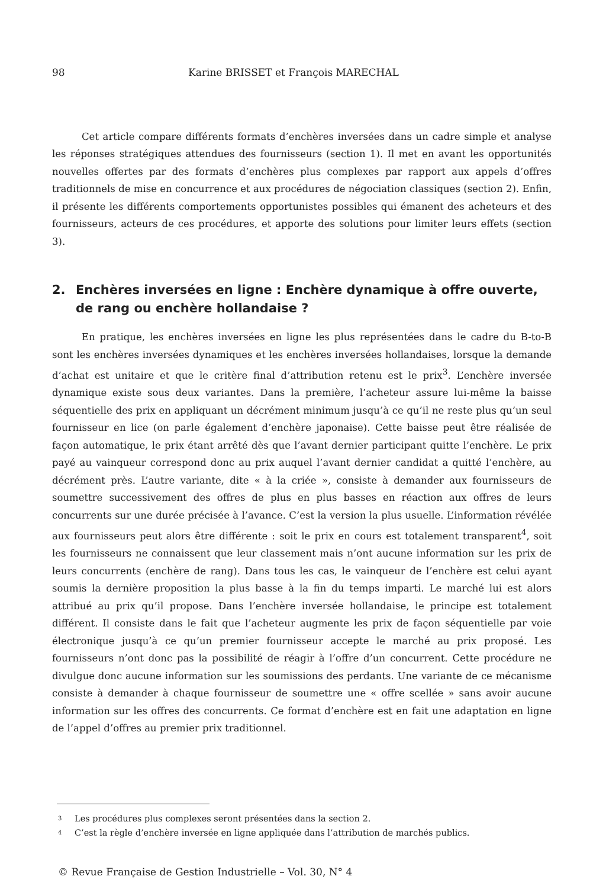98 Karine BRISSET et François MARECHAL
Cet article compare différents formats d’enchères inversées dans un cadre simple et analyse les réponses stratégiques attendues des fournisseurs (section 1). Il met en avant les opportunités nouvelles offertes par des formats d’enchères plus complexes par rapport aux appels d’offres traditionnels de mise en concurrence et aux procédures de négociation classiques (section 2). Enfin, il présente les différents comportements opportunistes possibles qui émanent des acheteurs et des fournisseurs, acteurs de ces procédures, et apporte des solutions pour limiter leurs effets (section 3).
2. Enchères inversées en ligne : Enchère dynamique à offre ouverte, de rang ou enchère hollandaise ?
En pratique, les enchères inversées en ligne les plus représentées dans le cadre du B-to-B sont les enchères inversées dynamiques et les enchères inversées hollandaises, lorsque la demande d’achat est unitaire et que le critère final d’attribution retenu est le prix<sup>3</sup>. L’enchère inversée dynamique existe sous deux variantes. Dans la première, l’acheteur assure lui-même la baisse séquentielle des prix en appliquant un décrément minimum jusqu’à ce qu’il ne reste plus qu’un seul fournisseur en lice (on parle également d’enchère japonaise). Cette baisse peut être réalisée de façon automatique, le prix étant arrêté dès que l’avant dernier participant quitte l’enchère. Le prix payé au vainqueur correspond donc au prix auquel l’avant dernier candidat a quitté l’enchère, au décrément près. L’autre variante, dite « à la criée », consiste à demander aux fournisseurs de soumettre successivement des offres de plus en plus basses en réaction aux offres de leurs concurrents sur une durée précisée à l’avance. C’est la version la plus usuelle. L’information révélée aux fournisseurs peut alors être différente : soit le prix en cours est totalement transparent<sup>4</sup>, soit les fournisseurs ne connaissent que leur classement mais n’ont aucune information sur les prix de leurs concurrents (enchère de rang). Dans tous les cas, le vainqueur de l’enchère est celui ayant soumis la dernière proposition la plus basse à la fin du temps imparti. Le marché lui est alors attribué au prix qu’il propose. Dans l’enchère inversée hollandaise, le principe est totalement différent. Il consiste dans le fait que l’acheteur augmente les prix de façon séquentielle par voie électronique jusqu’à ce qu’un premier fournisseur accepte le marché au prix proposé. Les fournisseurs n’ont donc pas la possibilité de réagir à l’offre d’un concurrent. Cette procédure ne divulgue donc aucune information sur les soumissions des perdants. Une variante de ce mécanisme consiste à demander à chaque fournisseur de soumettre une « offre scellée » sans avoir aucune information sur les offres des concurrents. Ce format d’enchère est en fait une adaptation en ligne de l’appel d’offres au premier prix traditionnel.
3 Les procédures plus complexes seront présentées dans la section 2.
4 C’est la règle d’enchère inversée en ligne appliquée dans l’attribution de marchés publics.
© Revue Française de Gestion Industrielle – Vol. 30, N° 4